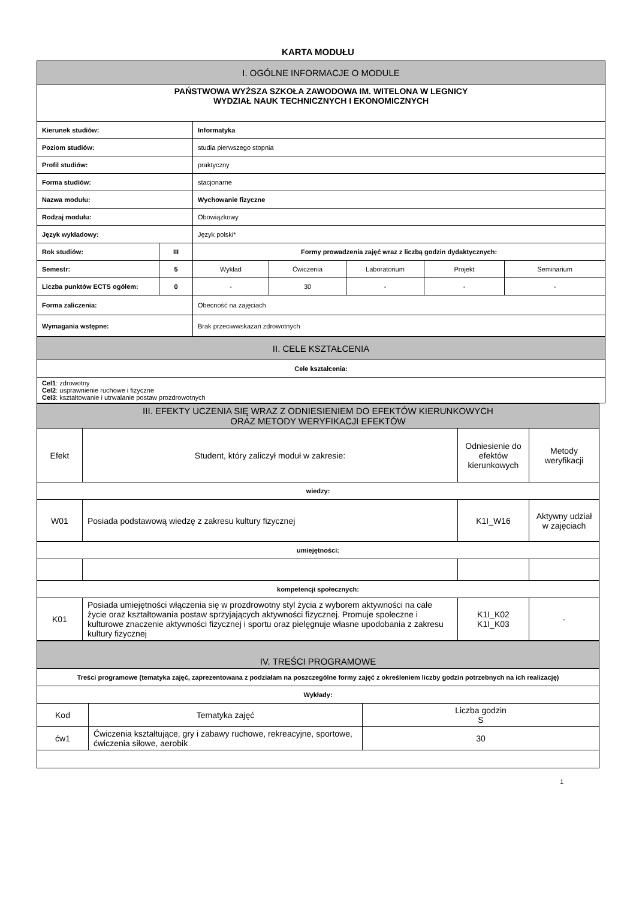KARTA MODUŁU
| I. OGÓLNE INFORMACJE O MODULE | | | | | | |
| PAŃSTWOWA WYŻSZA SZKOŁA ZAWODOWA IM. WITELONA W LEGNICY WYDZIAŁ NAUK TECHNICZNYCH I EKONOMICZNYCH | | | | | | |
| Kierunek studiów: | | Informatyka | | | | |
| Poziom studiów: | | studia pierwszego stopnia | | | | |
| Profil studiów: | | praktyczny | | | | |
| Forma studiów: | | stacjonarne | | | | |
| Nazwa modułu: | | Wychowanie fizyczne | | | | |
| Rodzaj modułu: | | Obowiązkowy | | | | |
| Język wykładowy: | | Język polski* | | | | |
| Rok studiów: | III | Formy prowadzenia zajęć wraz z liczbą godzin dydaktycznych: | | | | |
| Semestr: | 5 | Wykład | Ćwiczenia | Laboratorium | Projekt | Seminarium |
| Liczba punktów ECTS ogółem: | 0 | - | 30 | - | - | - |
| Forma zaliczenia: | | Obecność na zajęciach | | | | |
| Wymagania wstępne: | | Brak przeciwwskazań zdrowotnych | | | | |
| II. CELE KSZTAŁCENIA | | | | | | |
| Cele kształcenia: | | | | | | |
| Cel1 : zdrowotny Cel2 : usprawnienie ruchowe i fizyczne Cel3 : kształtowanie i utrwalanie postaw prozdrowotnych | | | | | | |
| III. EFEKTY UCZENIA SIĘ WRAZ Z ODNIESIENIEM DO EFEKTÓW KIERUNKOWYCH ORAZ METODY WERYFIKACJI EFEKTÓW | | | |
| Efekt | Student, który zaliczył moduł w zakresie: | Odniesienie do efektów kierunkowych | Metody weryfikacji |
| wiedzy: | | | |
| W01 | Posiada podstawową wiedzę z zakresu kultury fizycznej | K1I_W16 | Aktywny udział w zajęciach |
| umiejętności: | | | |
| kompetencji społecznych: | | | |
| K01 | Posiada umiejętności włączenia się w prozdrowotny styl życia z wyborem aktywności na całe życie oraz kształtowania postaw sprzyjających aktywności fizycznej. Promuje społeczne i kulturowe znaczenie aktywności fizycznej i sportu oraz pielęgnuje własne upodobania z zakresu kultury fizycznej | K1I_K02 K1I_K03 | - |
| IV. TREŚCI PROGRAMOWE | | |
| Treści programowe (tematyka zajęć, zaprezentowana z podziałam na poszczególne formy zajęć z określeniem liczby godzin potrzebnych na ich realizację) | | |
| Wykłady: | | |
| Kod | Tematyka zajęć | Liczba godzin S |
| ćw1 | Ćwiczenia kształtujące, gry i zabawy ruchowe, rekreacyjne, sportowe, ćwiczenia siłowe, aerobik | 30 |
1